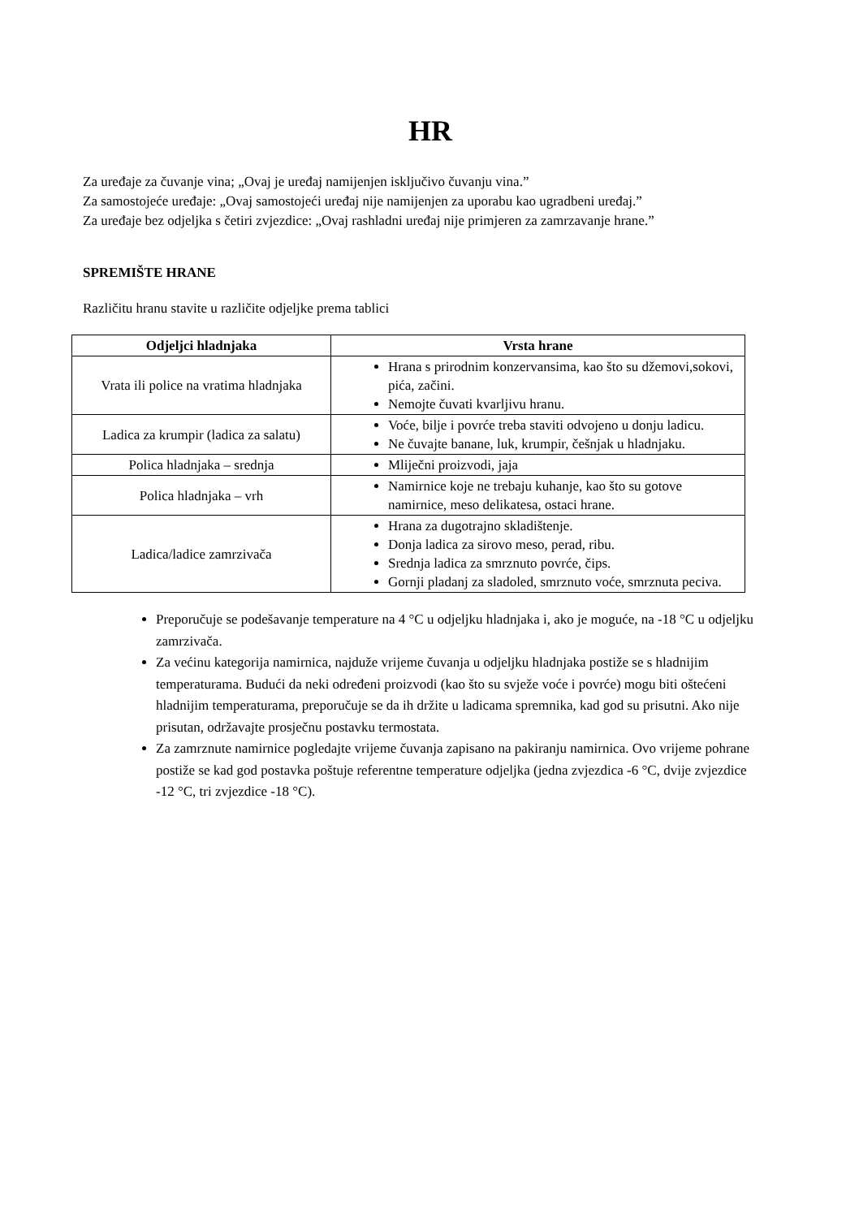HR
Za uređaje za čuvanje vina; „Ovaj je uređaj namijenjen isključivo čuvanju vina.”
Za samostojeće uređaje: „Ovaj samostojeći uređaj nije namijenjen za uporabu kao ugradbeni uređaj.”
Za uređaje bez odjeljka s četiri zvjezdice: „Ovaj rashladni uređaj nije primjeren za zamrzavanje hrane.”
SPREMIŠTE HRANE
Različitu hranu stavite u različite odjeljke prema tablici
| Odjeljci hladnjaka | Vrsta hrane |
| --- | --- |
| Vrata ili police na vratima hladnjaka | Hrana s prirodnim konzervansima, kao što su džemovi,sokovi, pića, začini. Nemojte čuvati kvarljivu hranu. |
| Ladica za krumpir (ladica za salatu) | Voće, bilje i povrće treba staviti odvojeno u donju ladicu. Ne čuvajte banane, luk, krumpir, češnjak u hladnjaku. |
| Polica hladnjaka – srednja | Mliječni proizvodi, jaja |
| Polica hladnjaka – vrh | Namirnice koje ne trebaju kuhanje, kao što su gotove namirnice, meso delikatesa, ostaci hrane. |
| Ladica/ladice zamrzivača | Hrana za dugotrajno skladištenje. Donja ladica za sirovo meso, perad, ribu. Srednja ladica za smrznuto povrće, čips. Gornji pladanj za sladoled, smrznuto voće, smrznuta peciva. |
Preporučuje se podešavanje temperature na 4 °C u odjeljku hladnjaka i, ako je moguće, na -18 °C u odjeljku zamrzivača.
Za većinu kategorija namirnica, najduže vrijeme čuvanja u odjeljku hladnjaka postiže se s hladnijim temperaturama. Budući da neki određeni proizvodi (kao što su svježe voće i povrće) mogu biti oštećeni hladnijim temperaturama, preporučuje se da ih držite u ladicama spremnika, kad god su prisutni. Ako nije prisutan, održavajte prosječnu postavku termostata.
Za zamrznute namirnice pogledajte vrijeme čuvanja zapisano na pakiranju namirnica. Ovo vrijeme pohrane postiže se kad god postavka poštuje referentne temperature odjeljka (jedna zvjezdica -6 °C, dvije zvjezdice -12 °C, tri zvjezdice -18 °C).